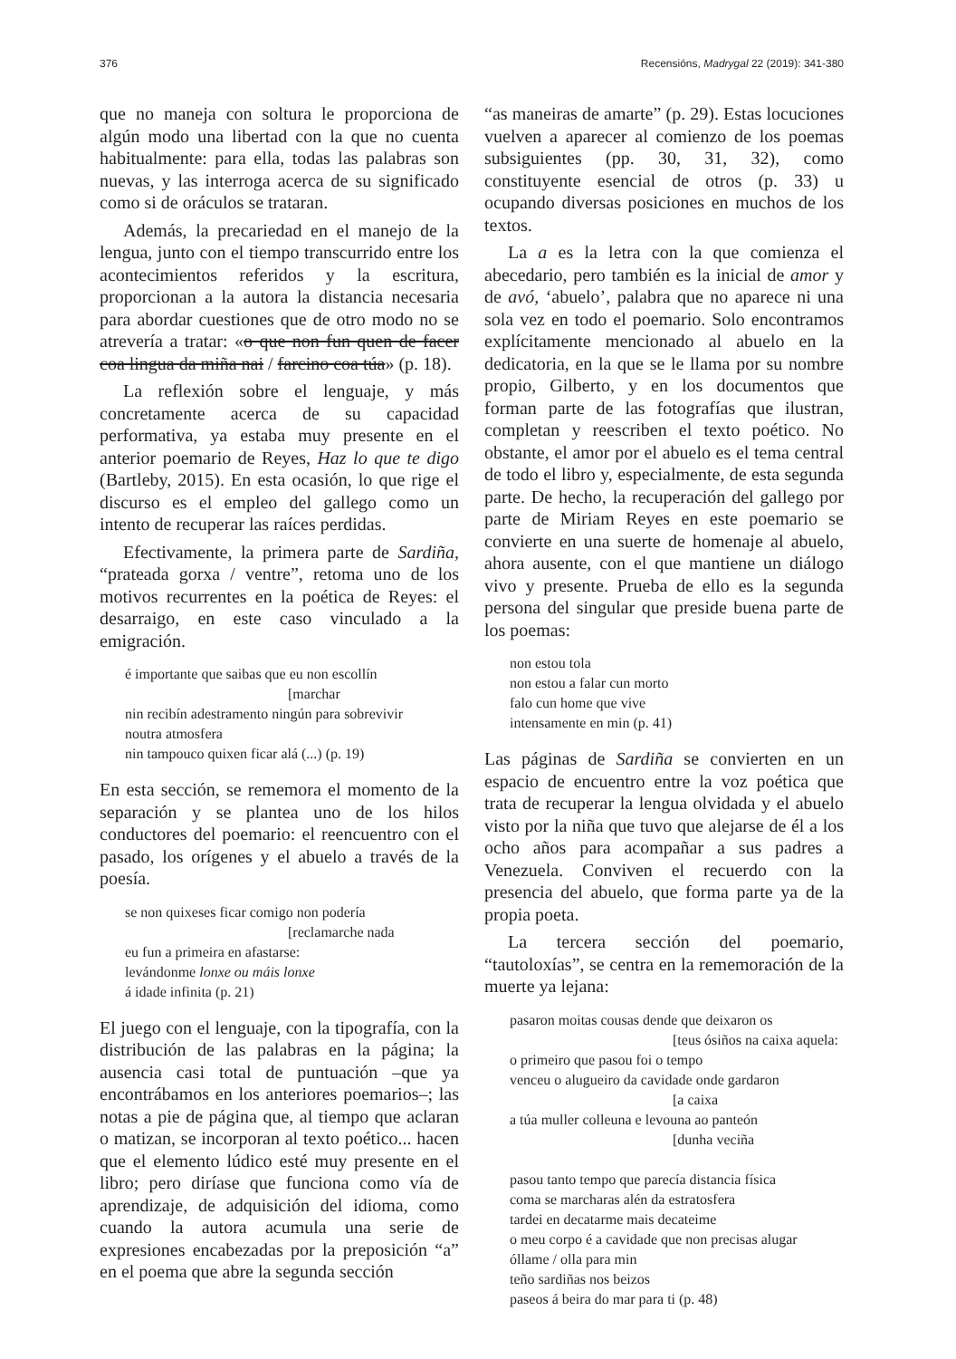376 Recensións, Madrygal 22 (2019): 341-380
que no maneja con soltura le proporciona de algún modo una libertad con la que no cuenta habitualmente: para ella, todas las palabras son nuevas, y las interroga acerca de su significado como si de oráculos se trataran.
Además, la precariedad en el manejo de la lengua, junto con el tiempo transcurrido entre los acontecimientos referidos y la escritura, proporcionan a la autora la distancia necesaria para abordar cuestiones que de otro modo no se atrevería a tratar: «o que non fun quen de facer coa lingua da miña nai / farcino coa túa» (p. 18).
La reflexión sobre el lenguaje, y más concretamente acerca de su capacidad performativa, ya estaba muy presente en el anterior poemario de Reyes, Haz lo que te digo (Bartleby, 2015). En esta ocasión, lo que rige el discurso es el empleo del gallego como un intento de recuperar las raíces perdidas.
Efectivamente, la primera parte de Sardiña, “prateada gorxa / ventre”, retoma uno de los motivos recurrentes en la poética de Reyes: el desarraigo, en este caso vinculado a la emigración.
é importante que saibas que eu non escollín
[marchar
nin recibín adestramento ningún para sobrevivir
noutra atmosfera
nin tampouco quixen ficar alá (...) (p. 19)
En esta sección, se rememora el momento de la separación y se plantea uno de los hilos conductores del poemario: el reencuentro con el pasado, los orígenes y el abuelo a través de la poesía.
se non quixeses ficar comigo non podería
[reclamarche nada
eu fun a primeira en afastarse:
levándonme lonxe ou máis lonxe
á idade infinita (p. 21)
El juego con el lenguaje, con la tipografía, con la distribución de las palabras en la página; la ausencia casi total de puntuación –que ya encontrábamos en los anteriores poemarios–; las notas a pie de página que, al tiempo que aclaran o matizan, se incorporan al texto poético... hacen que el elemento lúdico esté muy presente en el libro; pero diríase que funciona como vía de aprendizaje, de adquisición del idioma, como cuando la autora acumula una serie de expresiones encabezadas por la preposición “a” en el poema que abre la segunda sección
“as maneiras de amarte” (p. 29). Estas locuciones vuelven a aparecer al comienzo de los poemas subsiguientes (pp. 30, 31, 32), como constituyente esencial de otros (p. 33) u ocupando diversas posiciones en muchos de los textos.
La a es la letra con la que comienza el abecedario, pero también es la inicial de amor y de avó, ‘abuelo’, palabra que no aparece ni una sola vez en todo el poemario. Solo encontramos explícitamente mencionado al abuelo en la dedicatoria, en la que se le llama por su nombre propio, Gilberto, y en los documentos que forman parte de las fotografías que ilustran, completan y reescriben el texto poético. No obstante, el amor por el abuelo es el tema central de todo el libro y, especialmente, de esta segunda parte. De hecho, la recuperación del gallego por parte de Miriam Reyes en este poemario se convierte en una suerte de homenaje al abuelo, ahora ausente, con el que mantiene un diálogo vivo y presente. Prueba de ello es la segunda persona del singular que preside buena parte de los poemas:
non estou tola
non estou a falar cun morto
falo cun home que vive
intensamente en min (p. 41)
Las páginas de Sardiña se convierten en un espacio de encuentro entre la voz poética que trata de recuperar la lengua olvidada y el abuelo visto por la niña que tuvo que alejarse de él a los ocho años para acompañar a sus padres a Venezuela. Conviven el recuerdo con la presencia del abuelo, que forma parte ya de la propia poeta.
La tercera sección del poemario, “tautoloxías”, se centra en la rememoración de la muerte ya lejana:
pasaron moitas cousas dende que deixaron os
[teus ósiños na caixa aquela:
o primeiro que pasou foi o tempo
venceu o alugueiro da cavidade onde gardaron
[a caixa
a túa muller colleuna e levouna ao panteón
[dunha veciña
pasou tanto tempo que parecía distancia física
coma se marcharas alén da estratosfera
tardei en decatarme mais decateime
o meu corpo é a cavidade que non precisas alugar
óllame / olla para min
teño sardiñas nos beizos
paseos á beira do mar para ti (p. 48)